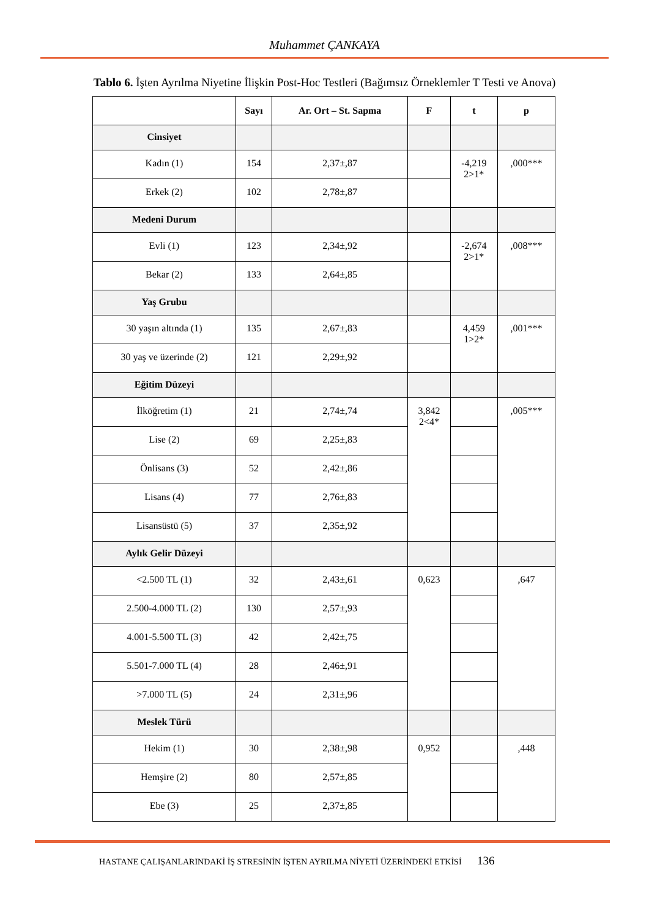Muhammet ÇANKAYA
Tablo 6. İşten Ayrılma Niyetine İlişkin Post-Hoc Testleri (Bağımsız Örneklemler T Testi ve Anova)
| | Sayı | Ar. Ort – St. Sapma | F | t | p |
| --- | --- | --- | --- | --- | --- |
| Cinsiyet | | | | | |
| Kadın (1) | 154 | 2,37±,87 | | -4,219 2>1* | ,000*** |
| Erkek (2) | 102 | 2,78±,87 | | | |
| Medeni Durum | | | | | |
| Evli (1) | 123 | 2,34±,92 | | -2,674 2>1* | ,008*** |
| Bekar (2) | 133 | 2,64±,85 | | | |
| Yaş Grubu | | | | | |
| 30 yaşın altında (1) | 135 | 2,67±,83 | | 4,459 1>2* | ,001*** |
| 30 yaş ve üzerinde (2) | 121 | 2,29±,92 | | | |
| Eğitim Düzeyi | | | | | |
| İlköğretim (1) | 21 | 2,74±,74 | 3,842 2<4* | | ,005*** |
| Lise (2) | 69 | 2,25±,83 | | | |
| Önlisans (3) | 52 | 2,42±,86 | | | |
| Lisans (4) | 77 | 2,76±,83 | | | |
| Lisansüstü (5) | 37 | 2,35±,92 | | | |
| Aylık Gelir Düzeyi | | | | | |
| <2.500 TL (1) | 32 | 2,43±,61 | 0,623 | | ,647 |
| 2.500-4.000 TL (2) | 130 | 2,57±,93 | | | |
| 4.001-5.500 TL (3) | 42 | 2,42±,75 | | | |
| 5.501-7.000 TL (4) | 28 | 2,46±,91 | | | |
| >7.000 TL (5) | 24 | 2,31±,96 | | | |
| Meslek Türü | | | | | |
| Hekim (1) | 30 | 2,38±,98 | 0,952 | | ,448 |
| Hemşire (2) | 80 | 2,57±,85 | | | |
| Ebe (3) | 25 | 2,37±,85 | | | |
HASTANE ÇALIŞANLARINDAKİ İŞ STRESİNİN İŞTEN AYRILMA NİYETİ ÜZERİNDEKİ ETKİSİ 136